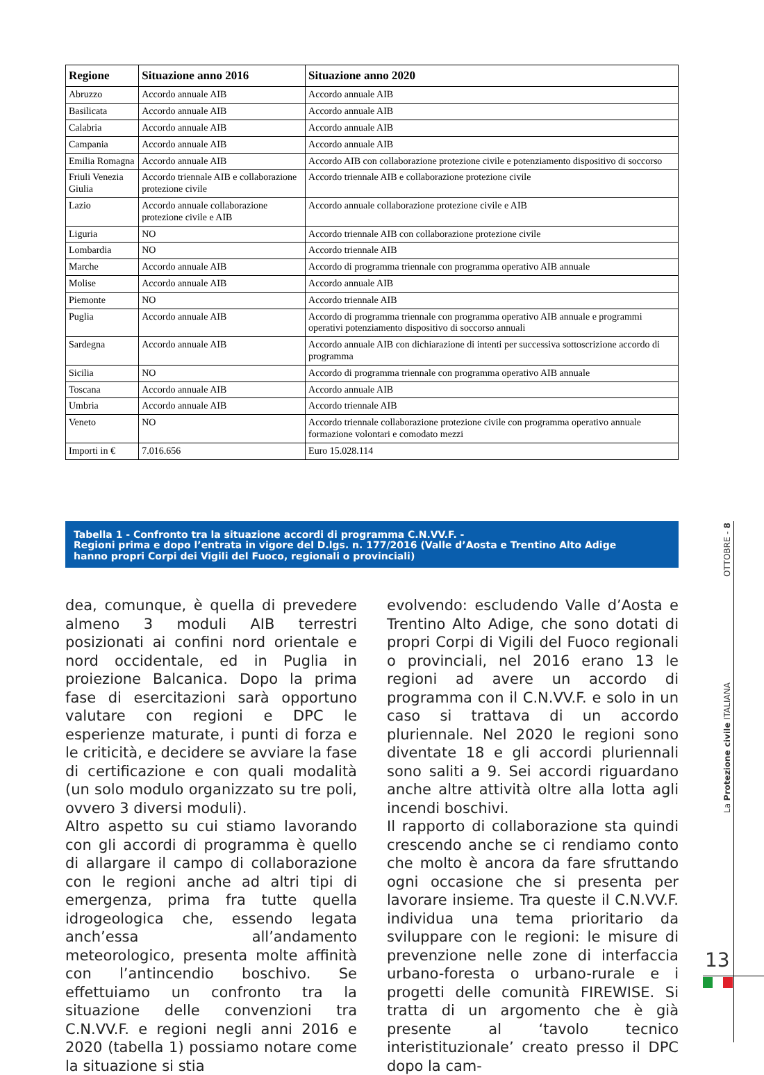| Regione | Situazione anno 2016 | Situazione anno 2020 |
| --- | --- | --- |
| Abruzzo | Accordo annuale AIB | Accordo annuale AIB |
| Basilicata | Accordo annuale AIB | Accordo annuale AIB |
| Calabria | Accordo annuale AIB | Accordo annuale AIB |
| Campania | Accordo annuale AIB | Accordo annuale AIB |
| Emilia Romagna | Accordo annuale AIB | Accordo AIB con collaborazione protezione civile e potenziamento dispositivo di soccorso |
| Friuli Venezia Giulia | Accordo triennale AIB e collaborazione protezione civile | Accordo triennale AIB e collaborazione protezione civile |
| Lazio | Accordo annuale collaborazione protezione civile e AIB | Accordo annuale collaborazione protezione civile e AIB |
| Liguria | NO | Accordo triennale AIB con collaborazione protezione civile |
| Lombardia | NO | Accordo triennale AIB |
| Marche | Accordo annuale AIB | Accordo di programma triennale con programma operativo AIB annuale |
| Molise | Accordo annuale AIB | Accordo annuale AIB |
| Piemonte | NO | Accordo triennale AIB |
| Puglia | Accordo annuale AIB | Accordo di programma triennale con programma operativo AIB annuale e programmi operativi potenziamento dispositivo di soccorso annuali |
| Sardegna | Accordo annuale AIB | Accordo annuale AIB con dichiarazione di intenti per successiva sottoscrizione accordo di programma |
| Sicilia | NO | Accordo di programma triennale con programma operativo AIB annuale |
| Toscana | Accordo annuale AIB | Accordo annuale AIB |
| Umbria | Accordo annuale AIB | Accordo triennale AIB |
| Veneto | NO | Accordo triennale collaborazione protezione civile con programma operativo annuale formazione volontari e comodato mezzi |
| Importi in € | 7.016.656 | Euro 15.028.114 |
Tabella 1 - Confronto tra la situazione accordi di programma C.N.VV.F. -
Regioni prima e dopo l’entrata in vigore del D.lgs. n. 177/2016 (Valle d’Aosta e Trentino Alto Adige
hanno propri Corpi dei Vigili del Fuoco, regionali o provinciali)
dea, comunque, è quella di prevedere almeno 3 moduli AIB terrestri posizionati ai confini nord orientale e nord occidentale, ed in Puglia in proiezione Balcanica. Dopo la prima fase di esercitazioni sarà opportuno valutare con regioni e DPC le esperienze maturate, i punti di forza e le criticità, e decidere se avviare la fase di certificazione e con quali modalità (un solo modulo organizzato su tre poli, ovvero 3 diversi moduli).
Altro aspetto su cui stiamo lavorando con gli accordi di programma è quello di allargare il campo di collaborazione con le regioni anche ad altri tipi di emergenza, prima fra tutte quella idrogeologica che, essendo legata anch’essa all’andamento meteorologico, presenta molte affinità con l’antincendio boschivo. Se effettuiamo un confronto tra la situazione delle convenzioni tra C.N.VV.F. e regioni negli anni 2016 e 2020 (tabella 1) possiamo notare come la situazione si stia
evolvendo: escludendo Valle d’Aosta e Trentino Alto Adige, che sono dotati di propri Corpi di Vigili del Fuoco regionali o provinciali, nel 2016 erano 13 le regioni ad avere un accordo di programma con il C.N.VV.F. e solo in un caso si trattava di un accordo pluriennale. Nel 2020 le regioni sono diventate 18 e gli accordi pluriennali sono saliti a 9. Sei accordi riguardano anche altre attività oltre alla lotta agli incendi boschivi.
Il rapporto di collaborazione sta quindi crescendo anche se ci rendiamo conto che molto è ancora da fare sfruttando ogni occasione che si presenta per lavorare insieme. Tra queste il C.N.VV.F. individua una tema prioritario da sviluppare con le regioni: le misure di prevenzione nelle zone di interfaccia urbano-foresta o urbano-rurale e i progetti delle comunità FIREWISE. Si tratta di un argomento che è già presente al ‘tavolo tecnico interistituzionale’ creato presso il DPC dopo la cam-
OTTOBRE - 8
La Protezione civile ITALIANA
13